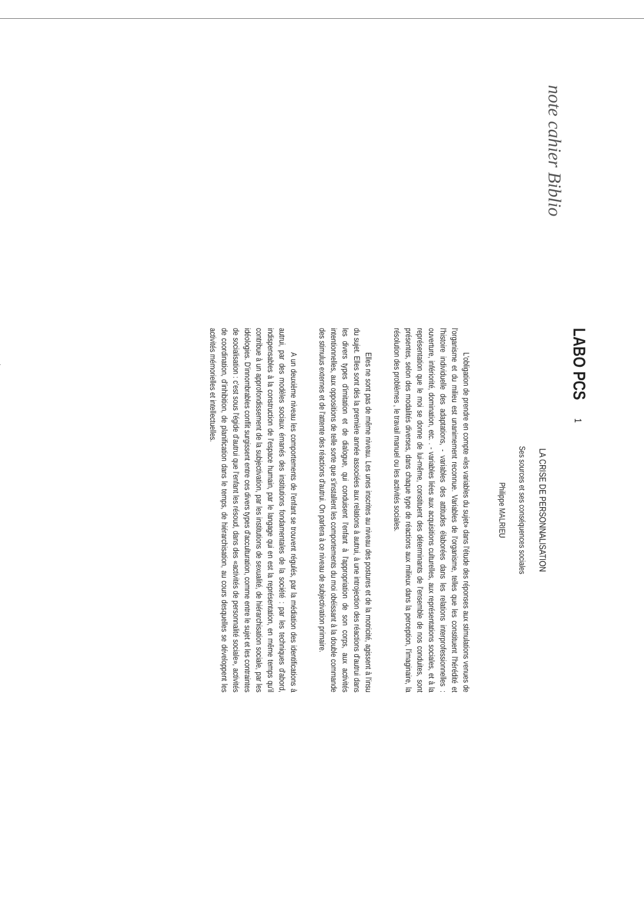note cahier Biblio
LABO PCS 1
LA CRISE DE PERSONNALISATION
Ses sources et ses conséquences sociales
Philippe MALRIEU
L'obligation de prendre en compte «les variables du sujet» dans l'étude des réponses aux stimulations venues de l'organisme et du milieu est unanimement reconnue. Variables de l'organisme, telles que les constituent l'hérédité et l'histoire individuelle des adaptations, - variables des attitudes élaborées dans les relations interprofessionnelles : ouverture, infériorité, domination, etc. . - variables liées aux acquisitions culturelles, aux représentations sociales, et à la représentation que le moi se donne de lui-même, constituent des déterminants de l'ensemble de nos conduites, sont présentes, selon des modalités diverses, dans chaque type de réactions aux milieux dans la perception, l'imaginaire, la résolution des problèmes , le travail manuel ou les activités sociales.
Elles ne sont pas de même niveau. Les unes inscrites au niveau des postures et de la motricité, agissent à l'insu du sujet. Elles sont dès la première année associées aux relations à autrui, à une introjection des réactions d'autrui dans les divers types d'imitation et de dialogue, qui conduisent l'enfant à l'appropriation de son corps, aux activités intentionnelles, aux oppositions de telle sorte que s'installent les comportements du moi obéissant à la double commande des stimulus externes et de l'attente des réactions d'autrui. On parlera à ce niveau de subjectivation primaire.
A un deuxième niveau les comportements de l'enfant se trouvent régulés, par la médiation des identifications à autrui, par des modèles sociaux émanés des institutions fondamentales de la société : par les techniques d'abord, indispensables à la construction de l'espace humain, par le langage qui en est la représentation, en même temps qu'il contribue à un approfondissement de la subjectivation, par les institutions de sexualité, de hiérarchisation sociale, par les idéologies. D'innombrables conflit surgissent entre ces divers types d'acculturation, comme entre le sujet et les contraintes de socialisation : c'est sous l'égide d'autrui que l'enfant les résoud, dans des «activités de personnalité sociale», activités de coordination, d'inhibition, de planification dans le temps, de hiérarchisation, au cours desquelles se développent les activités mémorielles et intellectuelles.